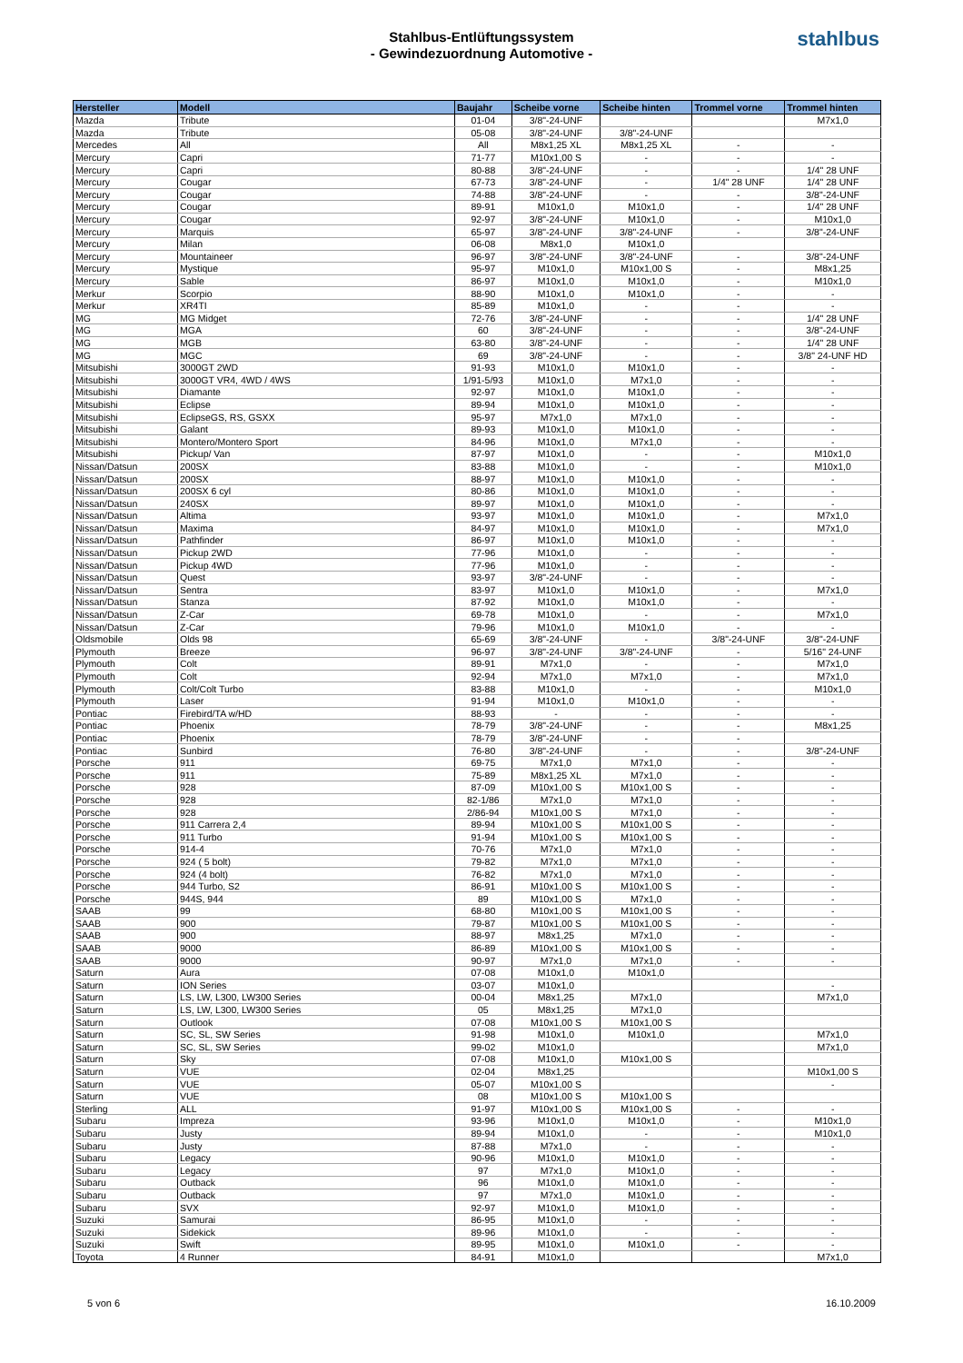Stahlbus-Entlüftungssystem
- Gewindezuordnung Automotive -
stahlbus
| Hersteller | Modell | Baujahr | Scheibe vorne | Scheibe hinten | Trommel vorne | Trommel hinten |
| --- | --- | --- | --- | --- | --- | --- |
| Mazda | Tribute | 01-04 | 3/8"-24-UNF | | | M7x1,0 |
| Mazda | Tribute | 05-08 | 3/8"-24-UNF | 3/8"-24-UNF | | |
| Mercedes | All | All | M8x1,25 XL | M8x1,25 XL | - | - |
| Mercury | Capri | 71-77 | M10x1,00 S | - | - | - |
| Mercury | Capri | 80-88 | 3/8"-24-UNF | - | - | 1/4" 28 UNF |
| Mercury | Cougar | 67-73 | 3/8"-24-UNF | - | 1/4" 28 UNF | 1/4" 28 UNF |
| Mercury | Cougar | 74-88 | 3/8"-24-UNF | - | - | 3/8"-24-UNF |
| Mercury | Cougar | 89-91 | M10x1,0 | M10x1,0 | - | 1/4" 28 UNF |
| Mercury | Cougar | 92-97 | 3/8"-24-UNF | M10x1,0 | - | M10x1,0 |
| Mercury | Marquis | 65-97 | 3/8"-24-UNF | 3/8"-24-UNF | - | 3/8"-24-UNF |
| Mercury | Milan | 06-08 | M8x1,0 | M10x1,0 | | |
| Mercury | Mountaineer | 96-97 | 3/8"-24-UNF | 3/8"-24-UNF | - | 3/8"-24-UNF |
| Mercury | Mystique | 95-97 | M10x1,0 | M10x1,00 S | - | M8x1,25 |
| Mercury | Sable | 86-97 | M10x1,0 | M10x1,0 | - | M10x1,0 |
| Merkur | Scorpio | 88-90 | M10x1,0 | M10x1,0 | - | - |
| Merkur | XR4TI | 85-89 | M10x1,0 | - | - | - |
| MG | MG Midget | 72-76 | 3/8"-24-UNF | - | - | 1/4" 28 UNF |
| MG | MGA | 60 | 3/8"-24-UNF | - | - | 3/8"-24-UNF |
| MG | MGB | 63-80 | 3/8"-24-UNF | - | - | 1/4" 28 UNF |
| MG | MGC | 69 | 3/8"-24-UNF | - | - | 3/8" 24-UNF HD |
| Mitsubishi | 3000GT 2WD | 91-93 | M10x1,0 | M10x1,0 | - | - |
| Mitsubishi | 3000GT VR4, 4WD / 4WS | 1/91-5/93 | M10x1,0 | M7x1,0 | - | - |
| Mitsubishi | Diamante | 92-97 | M10x1,0 | M10x1,0 | - | - |
| Mitsubishi | Eclipse | 89-94 | M10x1,0 | M10x1,0 | - | - |
| Mitsubishi | EclipseGS, RS, GSXX | 95-97 | M7x1,0 | M7x1,0 | - | - |
| Mitsubishi | Galant | 89-93 | M10x1,0 | M10x1,0 | - | - |
| Mitsubishi | Montero/Montero Sport | 84-96 | M10x1,0 | M7x1,0 | - | - |
| Mitsubishi | Pickup/ Van | 87-97 | M10x1,0 | - | - | M10x1,0 |
| Nissan/Datsun | 200SX | 83-88 | M10x1,0 | - | - | M10x1,0 |
| Nissan/Datsun | 200SX | 88-97 | M10x1,0 | M10x1,0 | - | - |
| Nissan/Datsun | 200SX 6 cyl | 80-86 | M10x1,0 | M10x1,0 | - | - |
| Nissan/Datsun | 240SX | 89-97 | M10x1,0 | M10x1,0 | - | - |
| Nissan/Datsun | Altima | 93-97 | M10x1,0 | M10x1,0 | - | M7x1,0 |
| Nissan/Datsun | Maxima | 84-97 | M10x1,0 | M10x1,0 | - | M7x1,0 |
| Nissan/Datsun | Pathfinder | 86-97 | M10x1,0 | M10x1,0 | - | - |
| Nissan/Datsun | Pickup 2WD | 77-96 | M10x1,0 | - | - | - |
| Nissan/Datsun | Pickup 4WD | 77-96 | M10x1,0 | - | - | - |
| Nissan/Datsun | Quest | 93-97 | 3/8"-24-UNF | - | - | - |
| Nissan/Datsun | Sentra | 83-97 | M10x1,0 | M10x1,0 | - | M7x1,0 |
| Nissan/Datsun | Stanza | 87-92 | M10x1,0 | M10x1,0 | - | - |
| Nissan/Datsun | Z-Car | 69-78 | M10x1,0 | - | - | M7x1,0 |
| Nissan/Datsun | Z-Car | 79-96 | M10x1,0 | M10x1,0 | - | - |
| Oldsmobile | Olds 98 | 65-69 | 3/8"-24-UNF | - | 3/8"-24-UNF | 3/8"-24-UNF |
| Plymouth | Breeze | 96-97 | 3/8"-24-UNF | 3/8"-24-UNF | - | 5/16" 24-UNF |
| Plymouth | Colt | 89-91 | M7x1,0 | - | - | M7x1,0 |
| Plymouth | Colt | 92-94 | M7x1,0 | M7x1,0 | - | M7x1,0 |
| Plymouth | Colt/Colt Turbo | 83-88 | M10x1,0 | - | - | M10x1,0 |
| Plymouth | Laser | 91-94 | M10x1,0 | M10x1,0 | - | - |
| Pontiac | Firebird/TA w/HD | 88-93 | - | - | - | - |
| Pontiac | Phoenix | 78-79 | 3/8"-24-UNF | - | - | M8x1,25 |
| Pontiac | Phoenix | 78-79 | 3/8"-24-UNF | - | - | |
| Pontiac | Sunbird | 76-80 | 3/8"-24-UNF | - | - | 3/8"-24-UNF |
| Porsche | 911 | 69-75 | M7x1,0 | M7x1,0 | - | - |
| Porsche | 911 | 75-89 | M8x1,25 XL | M7x1,0 | - | - |
| Porsche | 928 | 87-09 | M10x1,00 S | M10x1,00 S | - | - |
| Porsche | 928 | 82-1/86 | M7x1,0 | M7x1,0 | - | - |
| Porsche | 928 | 2/86-94 | M10x1,00 S | M7x1,0 | - | - |
| Porsche | 911 Carrera 2,4 | 89-94 | M10x1,00 S | M10x1,00 S | - | - |
| Porsche | 911 Turbo | 91-94 | M10x1,00 S | M10x1,00 S | - | - |
| Porsche | 914-4 | 70-76 | M7x1,0 | M7x1,0 | - | - |
| Porsche | 924 ( 5 bolt) | 79-82 | M7x1,0 | M7x1,0 | - | - |
| Porsche | 924 (4 bolt) | 76-82 | M7x1,0 | M7x1,0 | - | - |
| Porsche | 944 Turbo, S2 | 86-91 | M10x1,00 S | M10x1,00 S | - | - |
| Porsche | 944S, 944 | 89 | M10x1,00 S | M7x1,0 | - | - |
| SAAB | 99 | 68-80 | M10x1,00 S | M10x1,00 S | - | - |
| SAAB | 900 | 79-87 | M10x1,00 S | M10x1,00 S | - | - |
| SAAB | 900 | 88-97 | M8x1,25 | M7x1,0 | - | - |
| SAAB | 9000 | 86-89 | M10x1,00 S | M10x1,00 S | - | - |
| SAAB | 9000 | 90-97 | M7x1,0 | M7x1,0 | - | - |
| Saturn | Aura | 07-08 | M10x1,0 | M10x1,0 | | |
| Saturn | ION Series | 03-07 | M10x1,0 | | | - |
| Saturn | LS, LW, L300, LW300 Series | 00-04 | M8x1,25 | M7x1,0 | | M7x1,0 |
| Saturn | LS, LW, L300, LW300 Series | 05 | M8x1,25 | M7x1,0 | | |
| Saturn | Outlook | 07-08 | M10x1,00 S | M10x1,00 S | | |
| Saturn | SC, SL, SW Series | 91-98 | M10x1,0 | M10x1,0 | | M7x1,0 |
| Saturn | SC, SL, SW Series | 99-02 | M10x1,0 | | | M7x1,0 |
| Saturn | Sky | 07-08 | M10x1,0 | M10x1,00 S | | |
| Saturn | VUE | 02-04 | M8x1,25 | | | M10x1,00 S |
| Saturn | VUE | 05-07 | M10x1,00 S | | | - |
| Saturn | VUE | 08 | M10x1,00 S | M10x1,00 S | | |
| Sterling | ALL | 91-97 | M10x1,00 S | M10x1,00 S | - | - |
| Subaru | Impreza | 93-96 | M10x1,0 | M10x1,0 | - | M10x1,0 |
| Subaru | Justy | 89-94 | M10x1,0 | - | - | M10x1,0 |
| Subaru | Justy | 87-88 | M7x1,0 | - | - | - |
| Subaru | Legacy | 90-96 | M10x1,0 | M10x1,0 | - | - |
| Subaru | Legacy | 97 | M7x1,0 | M10x1,0 | - | - |
| Subaru | Outback | 96 | M10x1,0 | M10x1,0 | - | - |
| Subaru | Outback | 97 | M7x1,0 | M10x1,0 | - | - |
| Subaru | SVX | 92-97 | M10x1,0 | M10x1,0 | - | - |
| Suzuki | Samurai | 86-95 | M10x1,0 | - | - | - |
| Suzuki | Sidekick | 89-96 | M10x1,0 | - | - | - |
| Suzuki | Swift | 89-95 | M10x1,0 | M10x1,0 | - | - |
| Toyota | 4 Runner | 84-91 | M10x1,0 | | | M7x1,0 |
5 von 6 16.10.2009